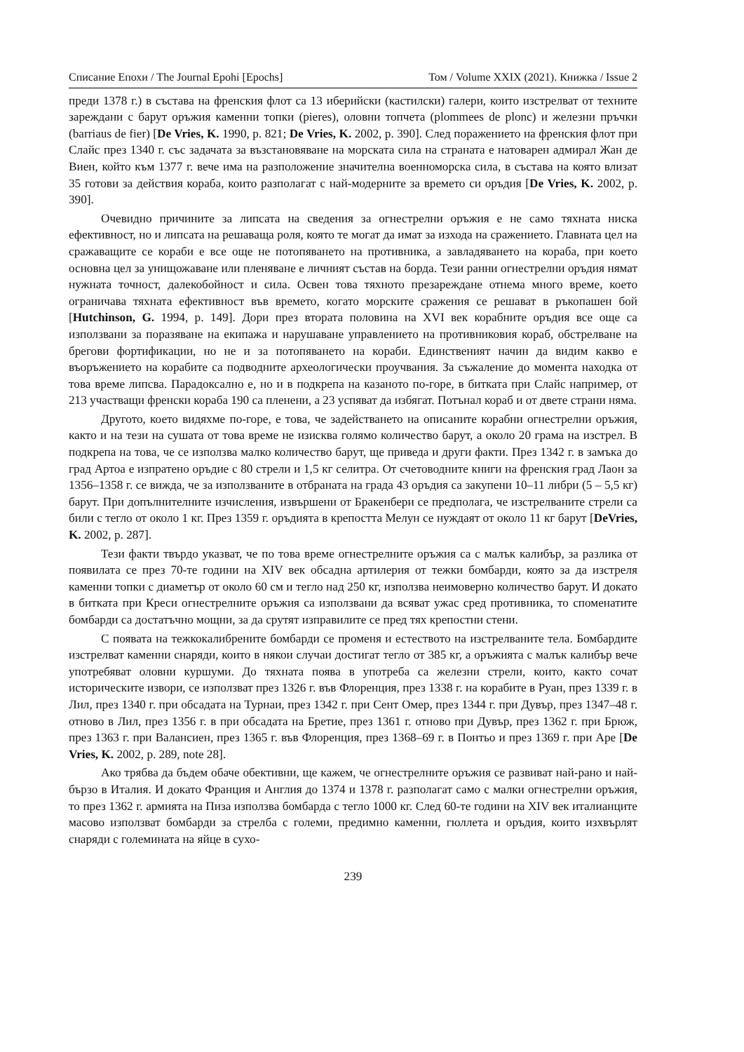Списание Епохи / The Journal Epohi [Epochs] Том / Volume XXIX (2021). Книжка / Issue 2
преди 1378 г.) в състава на френския флот са 13 иберийски (кастилски) галери, които изстрелват от техните зареждани с барут оръжия каменни топки (pieres), оловни топчета (plommees de plonc) и железни пръчки (barriaus de fier) [De Vries, K. 1990, p. 821; De Vries, K. 2002, p. 390]. След поражението на френския флот при Слайс през 1340 г. със задачата за възстановяване на морската сила на страната е натоварен адмирал Жан де Виен, който към 1377 г. вече има на разположение значителна военноморска сила, в състава на която влизат 35 готови за действия кораба, които разполагат с най-модерните за времето си оръдия [De Vries, K. 2002, p. 390].
Очевидно причините за липсата на сведения за огнестрелни оръжия е не само тяхната ниска ефективност, но и липсата на решаваща роля, която те могат да имат за изхода на сражението. Главната цел на сражаващите се кораби е все още не потопяването на противника, а завладяването на кораба, при което основна цел за унищожаване или пленяване е личният състав на борда. Тези ранни огнестрелни оръдия нямат нужната точност, далекобойност и сила. Освен това тяхното презареждане отнема много време, което ограничава тяхната ефективност във времето, когато морските сражения се решават в ръкопашен бой [Hutchinson, G. 1994, p. 149]. Дори през втората половина на XVI век корабните оръдия все още са използвани за поразяване на екипажа и нарушаване управлението на противниковия кораб, обстрелване на брегови фортификации, но не и за потопяването на кораби. Единственият начин да видим какво е въоръжението на корабите са подводните археологически проучвания. За съжаление до момента находка от това време липсва. Парадоксално е, но и в подкрепа на казаното по-горе, в битката при Слайс например, от 213 участващи френски кораба 190 са пленени, а 23 успяват да избягат. Потънал кораб и от двете страни няма.
Другото, което видяхме по-горе, е това, че задействането на описаните корабни огнестрелни оръжия, както и на тези на сушата от това време не изисква голямо количество барут, а около 20 грама на изстрел. В подкрепа на това, че се използва малко количество барут, ще приведа и други факти. През 1342 г. в замъка до град Артоа е изпратено оръдие с 80 стрели и 1,5 кг селитра. От счетоводните книги на френския град Лаон за 1356–1358 г. се вижда, че за използваните в отбраната на града 43 оръдия са закупени 10–11 либри (5 – 5,5 кг) барут. При допълнителните изчисления, извършени от Бракенбери се предполага, че изстрелваните стрели са били с тегло от около 1 кг. През 1359 г. оръдията в крепостта Мелун се нуждаят от около 11 кг барут [DeVries, K. 2002, p. 287].
Тези факти твърдо указват, че по това време огнестрелните оръжия са с малък калибър, за разлика от появилата се през 70-те години на XIV век обсадна артилерия от тежки бомбарди, която за да изстреля каменни топки с диаметър от около 60 см и тегло над 250 кг, използва неимоверно количество барут. И докато в битката при Креси огнестрелните оръжия са използвани да всяват ужас сред противника, то споменатите бомбарди са достатъчно мощни, за да срутят изправилите се пред тях крепостни стени.
С появата на тежкокалибрените бомбарди се променя и естеството на изстрелваните тела. Бомбардите изстрелват каменни снаряди, които в някои случаи достигат тегло от 385 кг, а оръжията с малък калибър вече употребяват оловни куршуми. До тяхната поява в употреба са железни стрели, които, както сочат историческите извори, се използват през 1326 г. във Флоренция, през 1338 г. на корабите в Руан, през 1339 г. в Лил, през 1340 г. при обсадата на Турнаи, през 1342 г. при Сент Омер, през 1344 г. при Дувър, през 1347–48 г. отново в Лил, през 1356 г. в при обсадата на Бретие, през 1361 г. отново при Дувър, през 1362 г. при Брюж, през 1363 г. при Валансиен, през 1365 г. във Флоренция, през 1368–69 г. в Понтьо и през 1369 г. при Аре [De Vries, K. 2002, p. 289, note 28].
Ако трябва да бъдем обаче обективни, ще кажем, че огнестрелните оръжия се развиват най-рано и най-бързо в Италия. И докато Франция и Англия до 1374 и 1378 г. разполагат само с малки огнестрелни оръжия, то през 1362 г. армията на Пиза използва бомбарда с тегло 1000 кг. След 60-те години на XIV век италианците масово използват бомбарди за стрелба с големи, предимно каменни, гюллета и оръдия, които изхвърлят снаряди с големината на яйце в сухо-
239